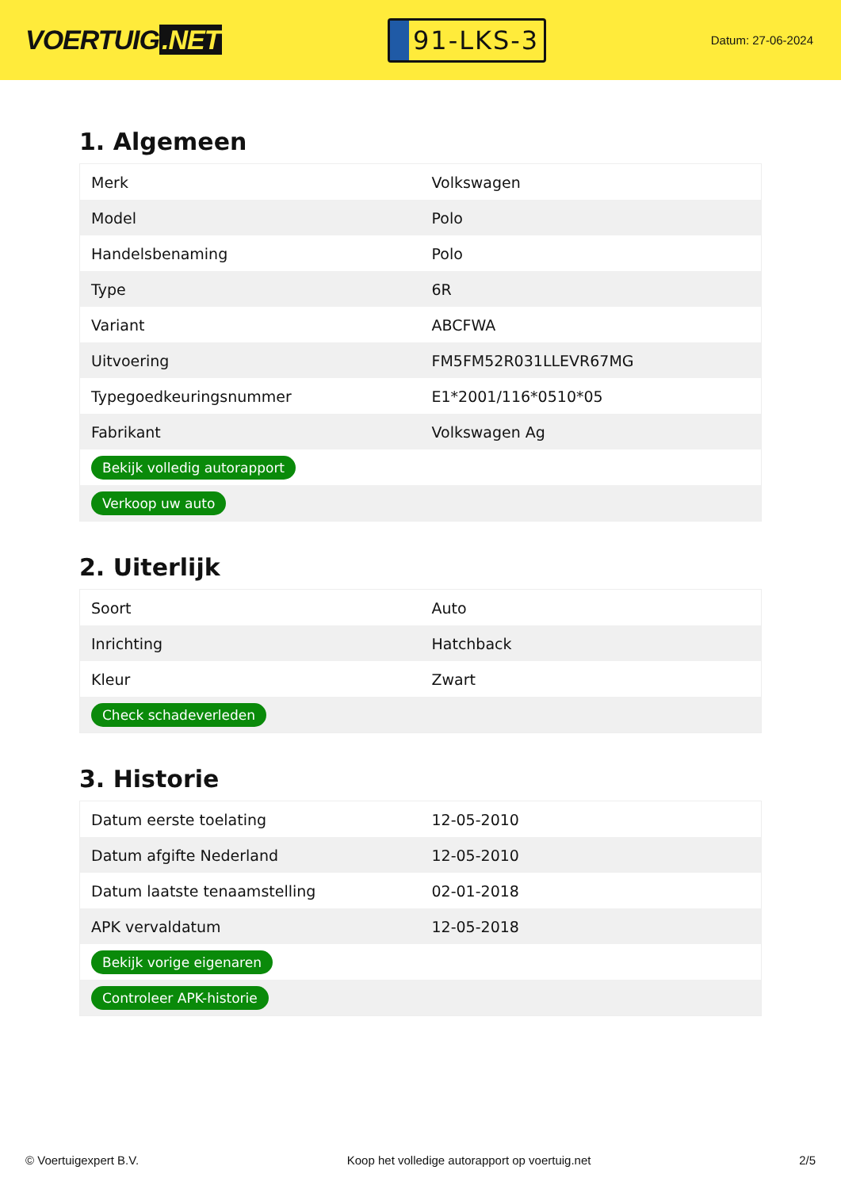VOERTUIG.NET
91-LKS-3
Datum: 27-06-2024
1. Algemeen
| Merk | Volkswagen |
| Model | Polo |
| Handelsbenaming | Polo |
| Type | 6R |
| Variant | ABCFWA |
| Uitvoering | FM5FM52R031LLEVR67MG |
| Typegoedkeuringsnummer | E1*2001/116*0510*05 |
| Fabrikant | Volkswagen Ag |
| Bekijk volledig autorapport | |
| Verkoop uw auto | |
2. Uiterlijk
| Soort | Auto |
| Inrichting | Hatchback |
| Kleur | Zwart |
| Check schadeverleden | |
3. Historie
| Datum eerste toelating | 12-05-2010 |
| Datum afgifte Nederland | 12-05-2010 |
| Datum laatste tenaamstelling | 02-01-2018 |
| APK vervaldatum | 12-05-2018 |
| Bekijk vorige eigenaren | |
| Controleer APK-historie | |
© Voertuigexpert B.V. Koop het volledige autorapport op voertuig.net 2/5